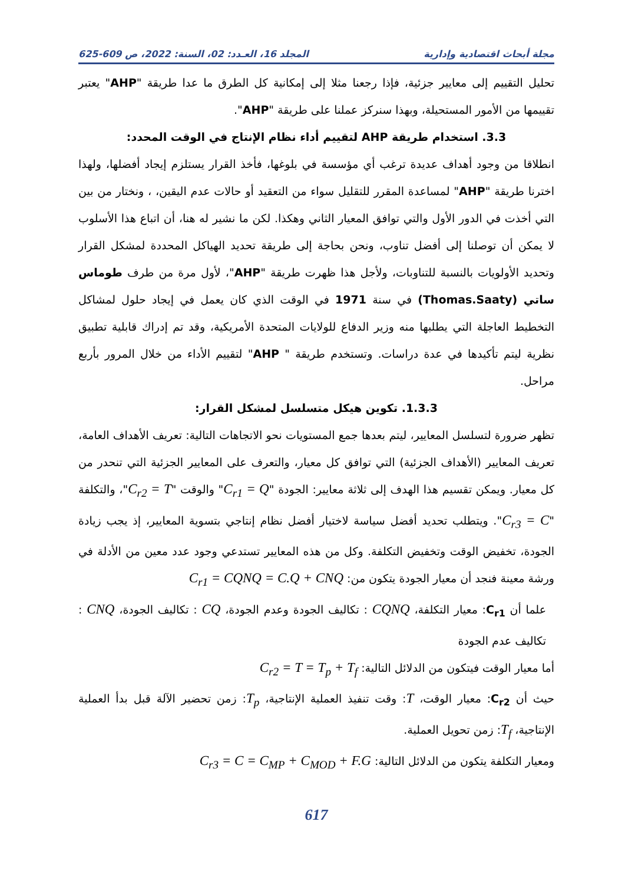مجلة أبحاث اقتصادية وإدارية المجلد 16، العـدد: 02، السنة: 2022، ص 609-625
تحليل التقييم إلى معايير جزئية، فإذا رجعنا مثلا إلى إمكانية كل الطرق ما عدا طريقة "AHP" يعتبر تقييمها من الأمور المستحيلة، وبهذا سنركز عملنا على طريقة "AHP".
3.3. استخدام طريقة AHP لتقييم أداء نظام الإنتاج في الوقت المحدد:
انطلاقا من وجود أهداف عديدة ترغب أي مؤسسة في بلوغها، فأخذ القرار يستلزم إيجاد أفضلها، ولهذا اخترنا طريقة "AHP" لمساعدة المقرر للتقليل سواء من التعقيد أو حالات عدم اليقين، ، ونختار من بين التي أخذت في الدور الأول والتي توافق المعيار الثاني وهكذا. لكن ما نشير له هنا، أن اتباع هذا الأسلوب لا يمكن أن توصلنا إلى أفضل تناوب، ونحن بحاجة إلى طريقة تحديد الهياكل المحددة لمشكل القرار وتحديد الأولويات بالنسبة للتناوبات، ولأجل هذا ظهرت طريقة "AHP"، لأول مرة من طرف طوماس ساتي (Thomas.Saaty) في سنة 1971 في الوقت الذي كان يعمل في إيجاد حلول لمشاكل التخطيط العاجلة التي يطلبها منه وزير الدفاع للولايات المتحدة الأمريكية، وقد تم إدراك قابلية تطبيق نظرية ليتم تأكيدها في عدة دراسات. وتستخدم طريقة " AHP" لتقييم الأداء من خلال المرور بأربع مراحل.
1.3.3. تكوين هيكل متسلسل لمشكل القرار:
تظهر ضرورة لتسلسل المعايير، ليتم بعدها جمع المستويات نحو الاتجاهات التالية: تعريف الأهداف العامة، تعريف المعايير (الأهداف الجزئية) التي توافق كل معيار، والتعرف على المعايير الجزئية التي تنحدر من كل معيار. ويمكن تقسيم هذا الهدف إلى ثلاثة معايير: الجودة "C<sub>r1</sub> = Q" والوقت "C<sub>r2</sub> = T"، والتكلفة "C<sub>r3</sub> = C". ويتطلب تحديد أفضل سياسة لاختيار أفضل نظام إنتاجي بتسوية المعايير، إذ يجب زيادة الجودة، تخفيض الوقت وتخفيض التكلفة. وكل من هذه المعايير تستدعي وجود عدد معين من الأدلة في ورشة معينة فنجد أن معيار الجودة يتكون من: C<sub>r1</sub> = CQNQ = C.Q + CNQ
علما أن C<sub>r1</sub>: معيار التكلفة، CQNQ : تكاليف الجودة وعدم الجودة، CQ : تكاليف الجودة، CNQ : تكاليف عدم الجودة
أما معيار الوقت فيتكون من الدلائل التالية: C<sub>r2</sub> = T = T<sub>p</sub> + T<sub>f</sub>
حيث أن C<sub>r2</sub>: معيار الوقت، T: وقت تنفيذ العملية الإنتاجية، T<sub>p</sub>: زمن تحضير الآلة قبل بدأ العملية الإنتاجية، T<sub>f</sub>: زمن تحويل العملية.
ومعيار التكلفة يتكون من الدلائل التالية: C<sub>r3</sub> = C = C<sub>MP</sub> + C<sub>MOD</sub> + F.G
617